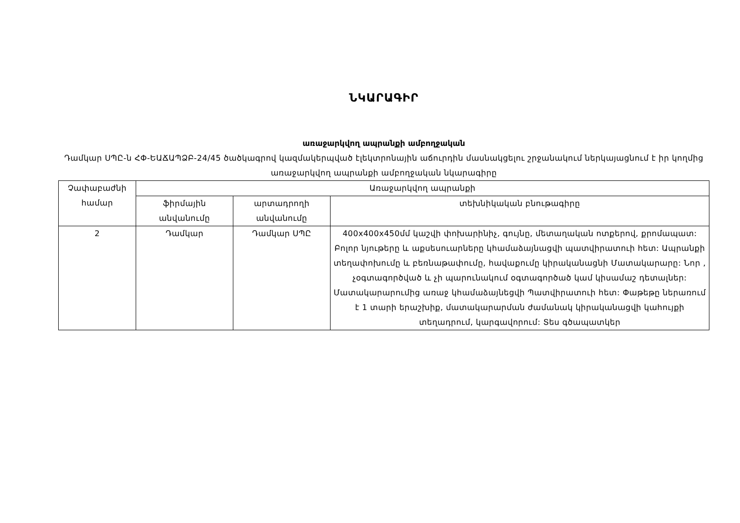ՆԿԱՐԱԳԻՐ
առաջարկվող ապրանքի ամբողջական
Դամկար ՍՊԸ-ն ՀՓ-ԵԱՃԱՊՁԲ-24/45 ծածկագրով կազմակերպված էլեկտրոնային աճուրդին մասնակցելու շրջանակում ներկայացնում է իր կողմից առաջարկվող ապրանքի ամբողջական նկարագիրը
| Չափաբաժնի համար | Առաջարկվող ապրանքի | | |
| --- | --- | --- | --- |
| | ֆիրմային անվանումը | արտադրողի անվանումը | տեխնիկական բնութագիրը |
| 2 | Դամկար | Դամկար ՍՊԸ | 400x400x450մմ կաշվի փոխարինիչ, գույնը, մետաղական ոտքերով, քրոմապատ: Բոլոր նյութերը և աքսեսուարները կհամաձայնացվի պատվիրատուի հետ: Ապրանքի տեղափոխումը և բեռնաթափումը, հավաքումը կիրականացնի Մատակարարը: Նոր , չօգտագործված և չի պարունակում օգտագործած կամ կիսամաշ դետալներ: Մատակարարումից առաջ կհամաձայնեցվի Պատվիրատուի հետ: Փաթեթը ներառում է 1 տարի երաշխիք, մատակարարման ժամանակ կիրականացվի կահույքի տեղադրում, կարգավորում: Տես գծապատկեր |